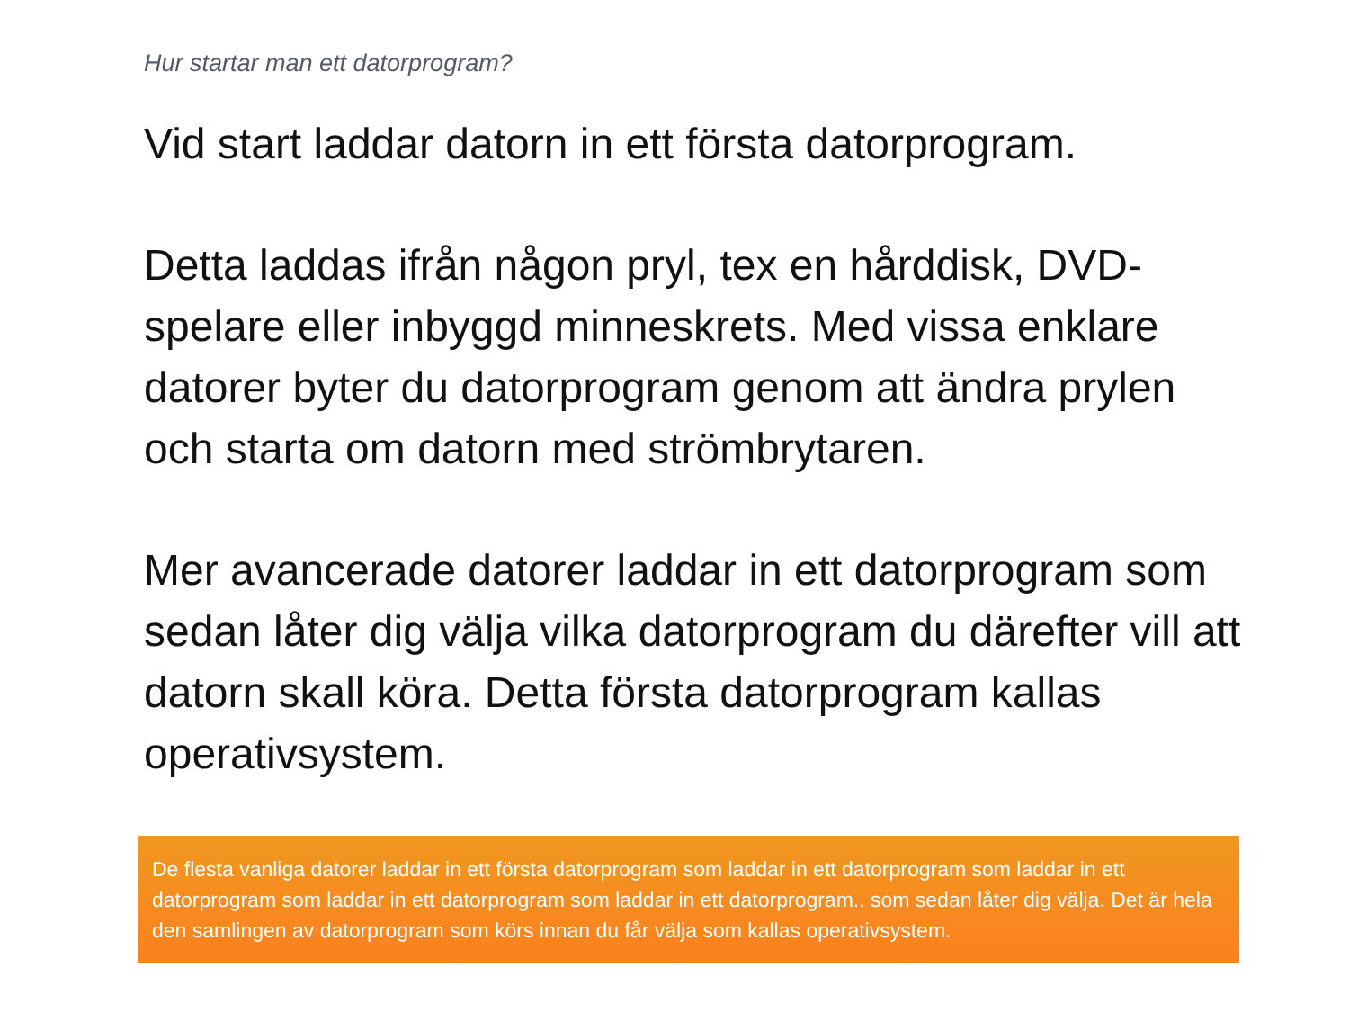Hur startar man ett datorprogram?
Vid start laddar datorn in ett första datorprogram.
Detta laddas ifrån någon pryl, tex en hårddisk, DVD-spelare eller inbyggd minneskrets. Med vissa enklare datorer byter du datorprogram genom att ändra prylen och starta om datorn med strömbrytaren.
Mer avancerade datorer laddar in ett datorprogram som sedan låter dig välja vilka datorprogram du därefter vill att datorn skall köra. Detta första datorprogram kallas operativsystem.
De flesta vanliga datorer laddar in ett första datorprogram som laddar in ett datorprogram som laddar in ett datorprogram som laddar in ett datorprogram som laddar in ett datorprogram.. som sedan låter dig välja. Det är hela den samlingen av datorprogram som körs innan du får välja som kallas operativsystem.